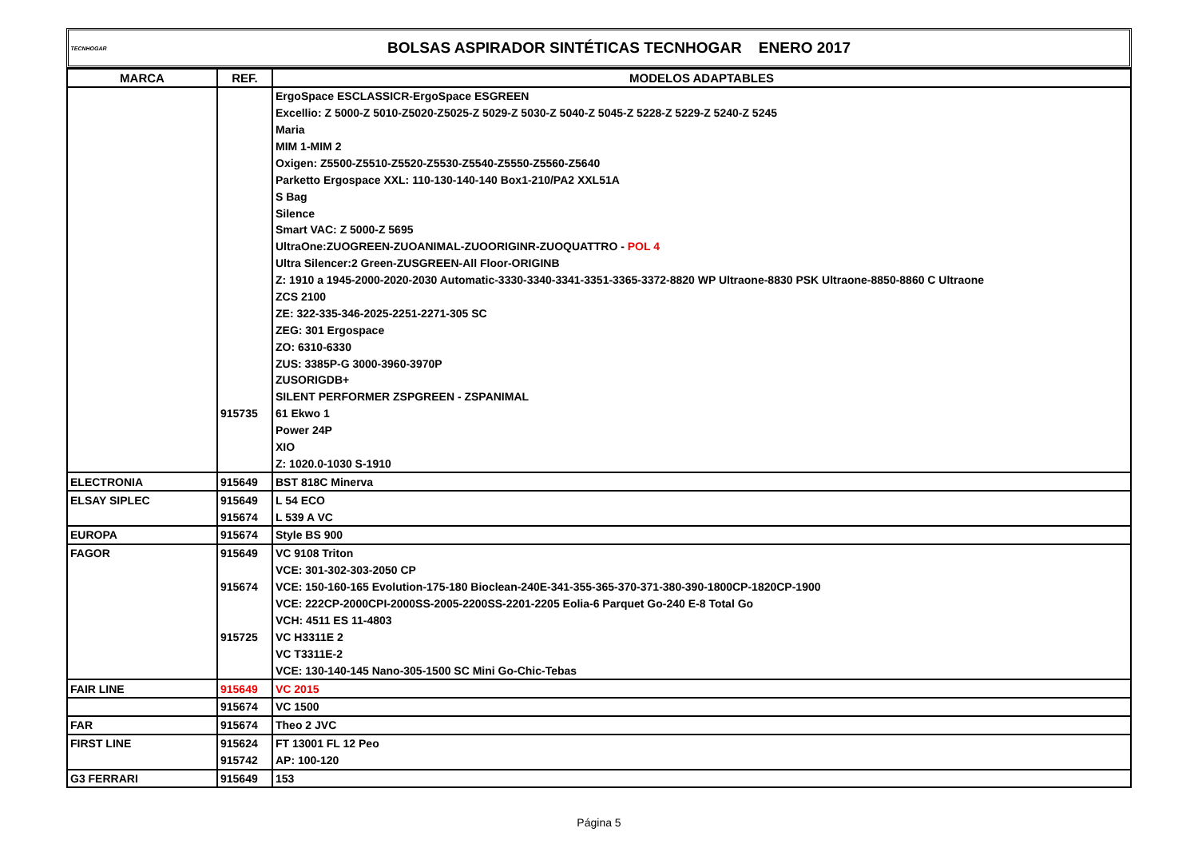TECNHOGAR
BOLSAS ASPIRADOR SINTÉTICAS TECNHOGAR ENERO 2017
| MARCA | REF. | MODELOS ADAPTABLES |
| --- | --- | --- |
| | | ErgoSpace ESCLASSICR-ErgoSpace ESGREEN |
| | | Excellio: Z 5000-Z 5010-Z5020-Z5025-Z 5029-Z 5030-Z 5040-Z 5045-Z 5228-Z 5229-Z 5240-Z 5245 |
| | | Maria |
| | | MIM 1-MIM 2 |
| | | Oxigen: Z5500-Z5510-Z5520-Z5530-Z5540-Z5550-Z5560-Z5640 |
| | | Parketto Ergospace XXL: 110-130-140-140 Box1-210/PA2 XXL51A |
| | | S Bag |
| | | Silence |
| | | Smart VAC: Z 5000-Z 5695 |
| | | UltraOne:ZUOGREEN-ZUOANIMAL-ZUOORIGINR-ZUOQUATTRO - POL 4 |
| | | Ultra Silencer:2 Green-ZUSGREEN-All Floor-ORIGINB |
| | | Z: 1910 a 1945-2000-2020-2030 Automatic-3330-3340-3341-3351-3365-3372-8820 WP Ultraone-8830 PSK Ultraone-8850-8860 C Ultraone |
| | | ZCS 2100 |
| | | ZE: 322-335-346-2025-2251-2271-305 SC |
| | | ZEG: 301 Ergospace |
| | | ZO: 6310-6330 |
| | | ZUS: 3385P-G 3000-3960-3970P |
| | | ZUSORIGDB+ |
| | | SILENT PERFORMER ZSPGREEN - ZSPANIMAL |
| | 915735 | 61 Ekwo 1 |
| | | Power 24P |
| | | XIO |
| | | Z: 1020.0-1030 S-1910 |
| ELECTRONIA | 915649 | BST 818C Minerva |
| ELSAY SIPLEC | 915649 | L 54 ECO |
| | 915674 | L 539 A VC |
| EUROPA | 915674 | Style BS 900 |
| FAGOR | 915649 | VC 9108 Triton |
| | | VCE: 301-302-303-2050 CP |
| | 915674 | VCE: 150-160-165 Evolution-175-180 Bioclean-240E-341-355-365-370-371-380-390-1800CP-1820CP-1900 |
| | | VCE: 222CP-2000CPI-2000SS-2005-2200SS-2201-2205 Eolia-6 Parquet Go-240 E-8 Total Go |
| | | VCH: 4511 ES 11-4803 |
| | 915725 | VC H3311E 2 |
| | | VC T3311E-2 |
| | | VCE: 130-140-145 Nano-305-1500 SC Mini Go-Chic-Tebas |
| FAIR LINE | 915649 | VC 2015 |
| | 915674 | VC 1500 |
| FAR | 915674 | Theo 2 JVC |
| FIRST LINE | 915624 | FT 13001 FL 12 Peo |
| | 915742 | AP: 100-120 |
| G3 FERRARI | 915649 | 153 |
Página 5